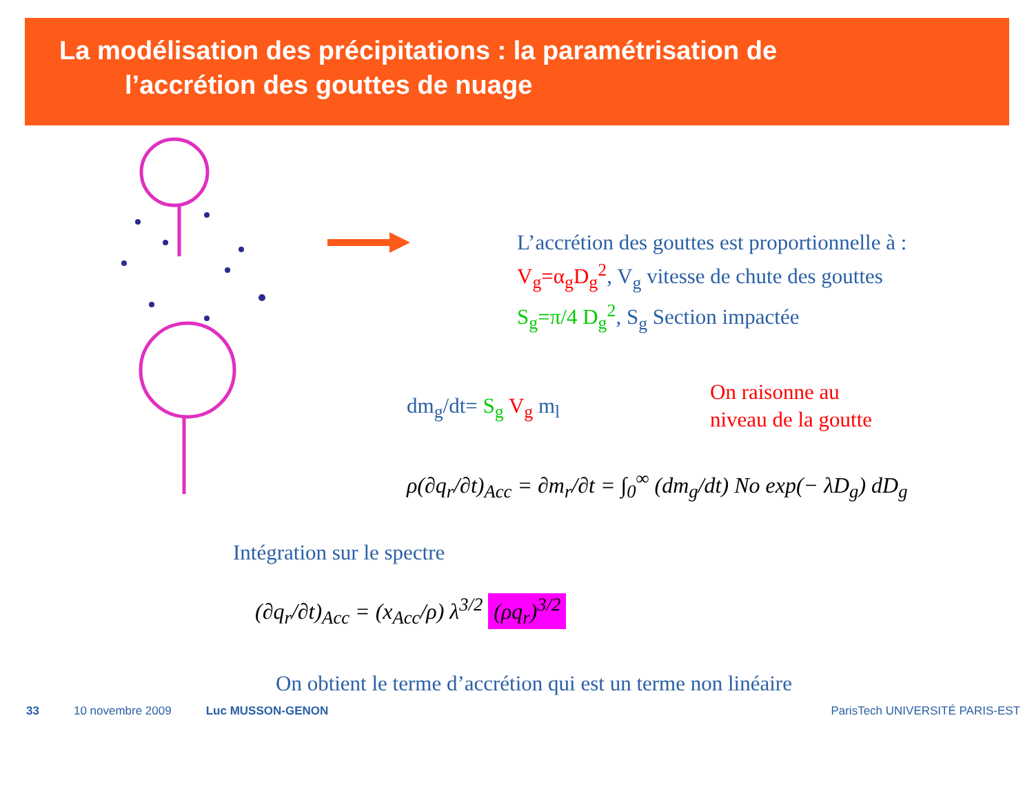La modélisation des précipitations : la paramétrisation de
l’accrétion des gouttes de nuage
L’accrétion des gouttes est proportionnelle à :
V<sub>g</sub>=α<sub>g</sub>D<sub>g</sub><sup>2</sup>, V<sub>g</sub> vitesse de chute des gouttes
S<sub>g</sub>=π/4 D<sub>g</sub><sup>2</sup>, S<sub>g</sub> Section impactée
dm<sub>g</sub>/dt= S<sub>g</sub> V<sub>g</sub> m<sub>l</sub>
On raisonne au
niveau de la goutte
ρ(∂q<sub>r</sub>/∂t)<sub>Acc</sub> = ∂m<sub>r</sub>/∂t = ∫<sub>0</sub><sup>∞</sup> (dm<sub>g</sub>/dt) No exp(− λD<sub>g</sub>) dD<sub>g</sub>
Intégration sur le spectre
(∂q<sub>r</sub>/∂t)<sub>Acc</sub> = (x<sub>Acc</sub>/ρ) λ<sup>3/2</sup> (ρq<sub>r</sub>)<sup>3/2</sup>
On obtient le terme d’accrétion qui est un terme non linéaire
33 10 novembre 2009 Luc MUSSON-GENON ParisTech UNIVERSITÉ PARIS-EST